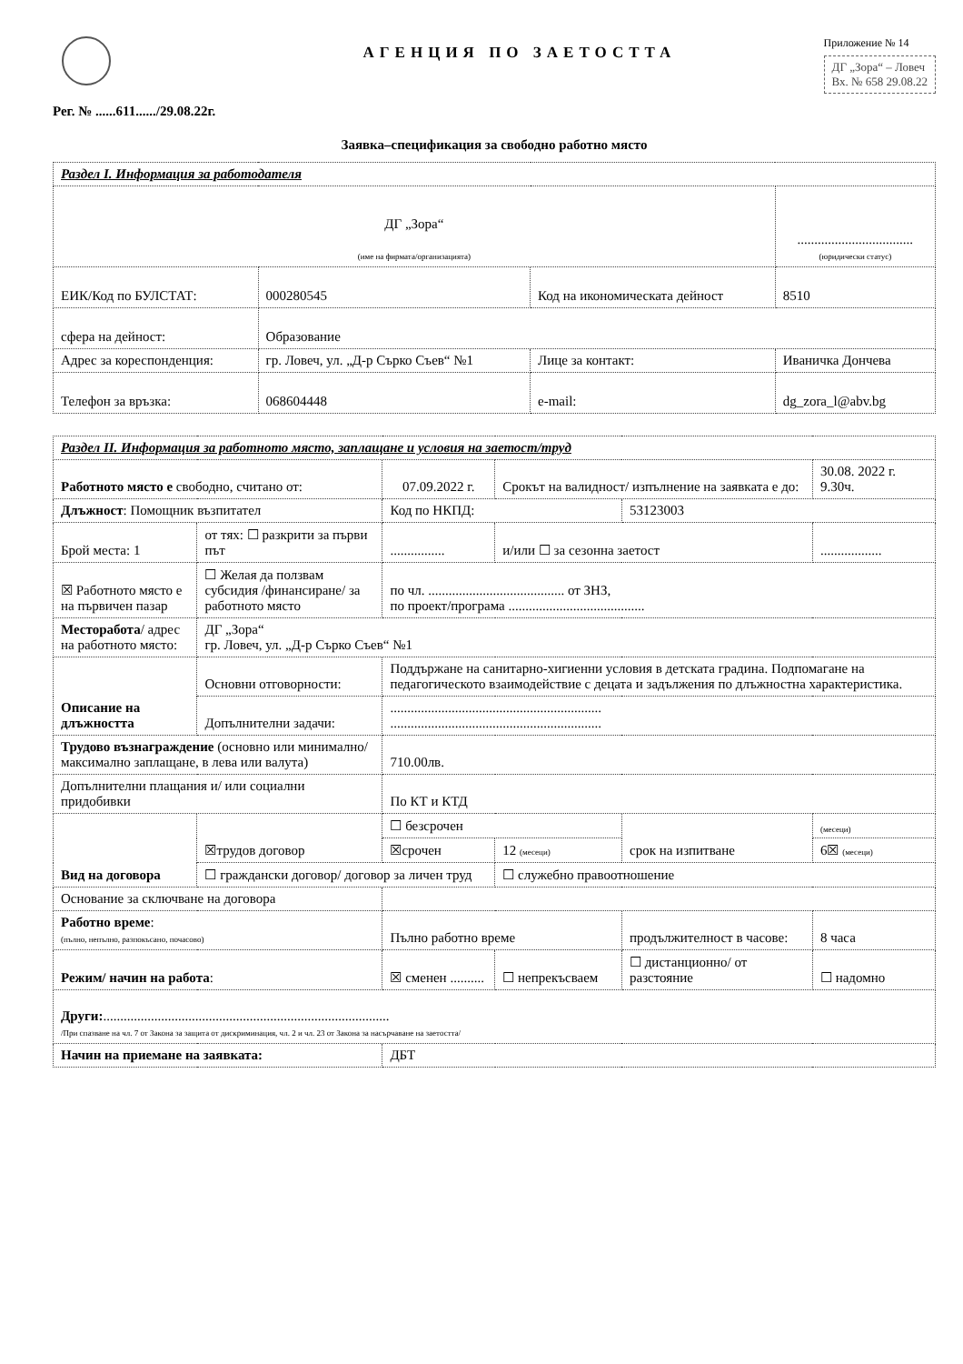Рег. № ......611....../29.08.22г.
АГЕНЦИЯ ПО ЗАЕТОСТТА
Приложение № 14
ДГ „Зора“ – Ловеч
Вх. № 658 29.08.22
Заявка–спецификация за свободно работно място
| Раздел I. Информация за работодателя | | | |
| ДГ „Зора“ (име на фирмата/организацията) | | | .................................. (юридически статус) |
| ЕИК/Код по БУЛСТАТ: | 000280545 | Код на икономическата дейност | 8510 |
| сфера на дейност: | Образование | | |
| Адрес за кореспонденция: | гр. Ловеч, ул. „Д-р Сърко Съев“ №1 | Лице за контакт: | Иваничка Дончева |
| Телефон за връзка: | 068604448 | e-mail: | dg_zora_l@abv.bg |
| Раздел II. Информация за работното място, заплащане и условия на заетост/труд | | | | | |
| Работното място е свободно, считано от: | | 07.09.2022 г. | Срокът на валидност/ изпълнение на заявката е до: | | 30.08. 2022 г. 9.30ч. |
| Длъжност : Помощник възпитател | | Код по НКПД: | | 53123003 | |
| Брой места: 1 | от тях: ☐ разкрити за първи път | ................ | и/или ☐ за сезонна заетост | | .................. |
| ☒ Работното място е на първичен пазар | ☐ Желая да ползвам субсидия /финансиране/ за работното място | по чл. ........................................ от ЗНЗ, по проект/програма ........................................ | | | |
| Месторабота / адрес на работното място: | ДГ „Зора“ гр. Ловеч, ул. „Д-р Сърко Съев“ №1 | | | | |
| Описание на длъжността | Основни отговорности: | Поддържане на санитарно-хигиенни условия в детската градина. Подпомагане на педагогическото взаимодействие с децата и задължения по длъжностна характеристика. | | | |
| | Допълнителни задачи: | .............................................................. .............................................................. | | | |
| Трудово възнаграждение (основно или минимално/ максимално заплащане, в лева или валута) | | 710.00лв. | | | |
| Допълнителни плащания и/ или социални придобивки | | По КТ и КТД | | | |
| Вид на договора | ☒трудов договор | ☐ безсрочен | | срок на изпитване | (месеци) |
| | | ☒срочен | 12 (месеци) | | 6☒ (месеци) |
| | ☐ граждански договор/ договор за личен труд | | ☐ служебно правоотношение | | |
| Основание за сключване на договора | | | | | |
| Работно време : (пълно, непълно, разпокъсано, почасово) | | Пълно работно време | | продължителност в часове: | 8 часа |
| Режим/ начин на работа : | | ☒ сменен .......... | ☐ непрекъсваем | ☐ дистанционно/ от разстояние | ☐ надомно |
| Други: .................................................................................... /При спазване на чл. 7 от Закона за защита от дискриминация, чл. 2 и чл. 23 от Закона за насърчаване на заетостта/ | | | | | |
| Начин на приемане на заявката: | | ДБТ | | | |